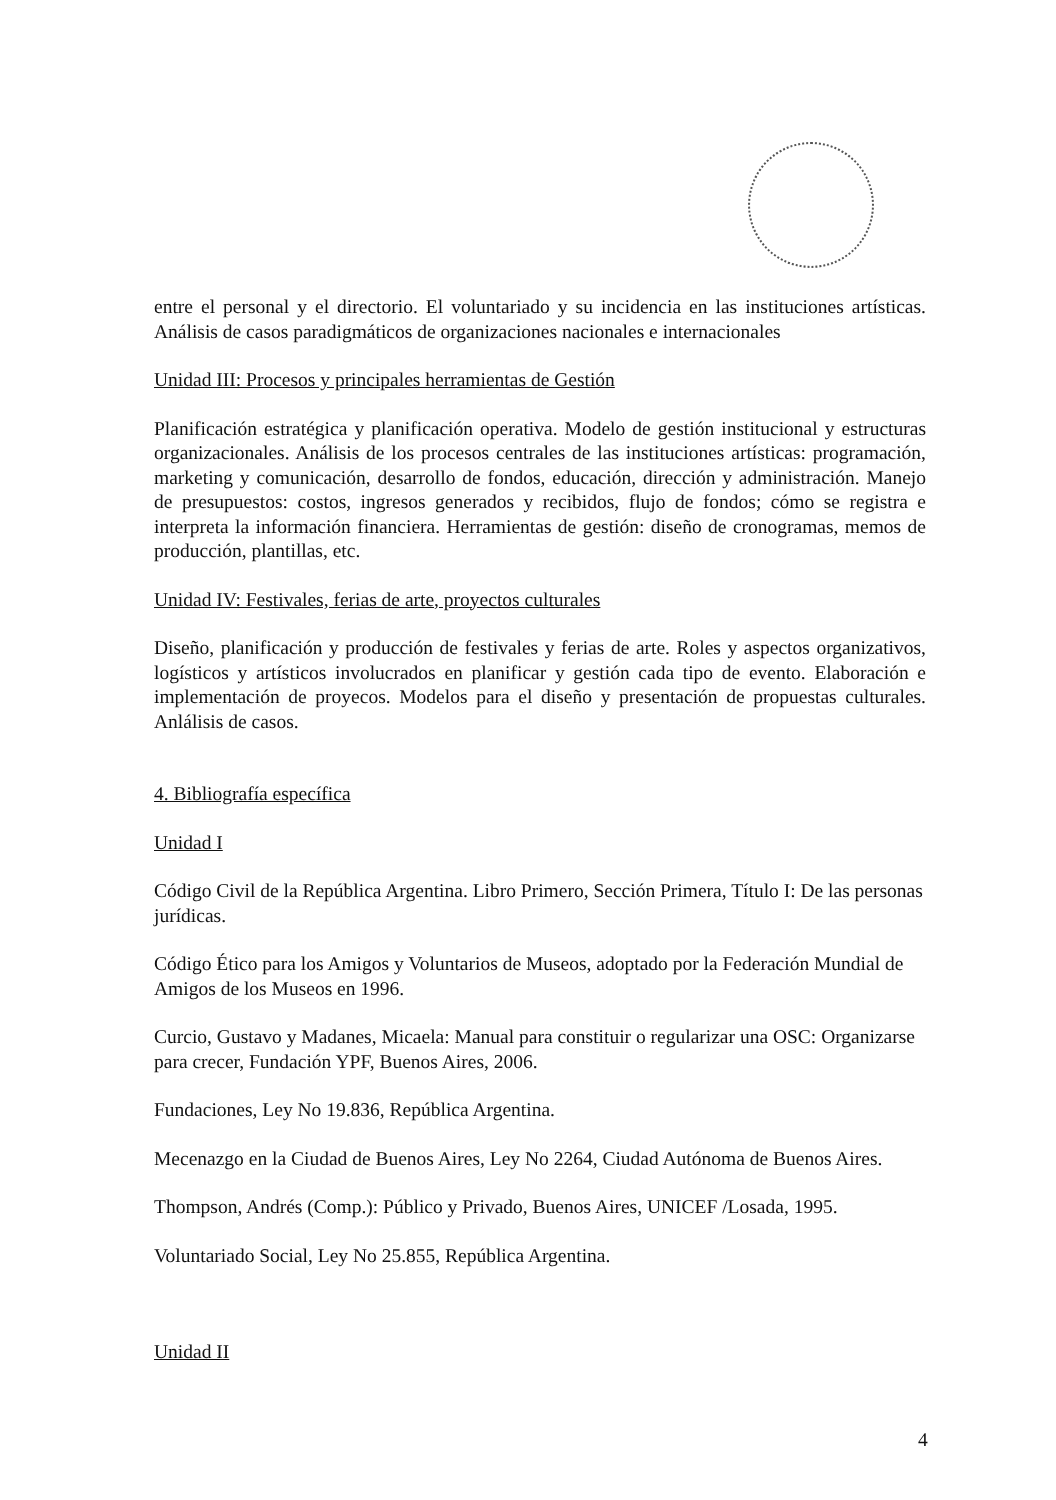entre el personal y el directorio. El voluntariado y su incidencia en las instituciones artísticas. Análisis de casos paradigmáticos de organizaciones nacionales e internacionales
Unidad III: Procesos y principales herramientas de Gestión
Planificación estratégica y planificación operativa. Modelo de gestión institucional y estructuras organizacionales. Análisis de los procesos centrales de las instituciones artísticas: programación, marketing y comunicación, desarrollo de fondos, educación, dirección y administración. Manejo de presupuestos: costos, ingresos generados y recibidos, flujo de fondos; cómo se registra e interpreta la información financiera. Herramientas de gestión: diseño de cronogramas, memos de producción, plantillas, etc.
Unidad IV: Festivales, ferias de arte, proyectos culturales
Diseño, planificación y producción de festivales y ferias de arte. Roles y aspectos organizativos, logísticos y artísticos involucrados en planificar y gestión cada tipo de evento. Elaboración e implementación de proyecos. Modelos para el diseño y presentación de propuestas culturales. Anlálisis de casos.
4. Bibliografía específica
Unidad I
Código Civil de la República Argentina. Libro Primero, Sección Primera, Título I: De las personas jurídicas.
Código Ético para los Amigos y Voluntarios de Museos, adoptado por la Federación Mundial de Amigos de los Museos en 1996.
Curcio, Gustavo y Madanes, Micaela: Manual para constituir o regularizar una OSC: Organizarse para crecer, Fundación YPF, Buenos Aires, 2006.
Fundaciones, Ley No 19.836, República Argentina.
Mecenazgo en la Ciudad de Buenos Aires, Ley No 2264, Ciudad Autónoma de Buenos Aires.
Thompson, Andrés (Comp.): Público y Privado, Buenos Aires, UNICEF /Losada, 1995.
Voluntariado Social, Ley No 25.855, República Argentina.
Unidad II
4